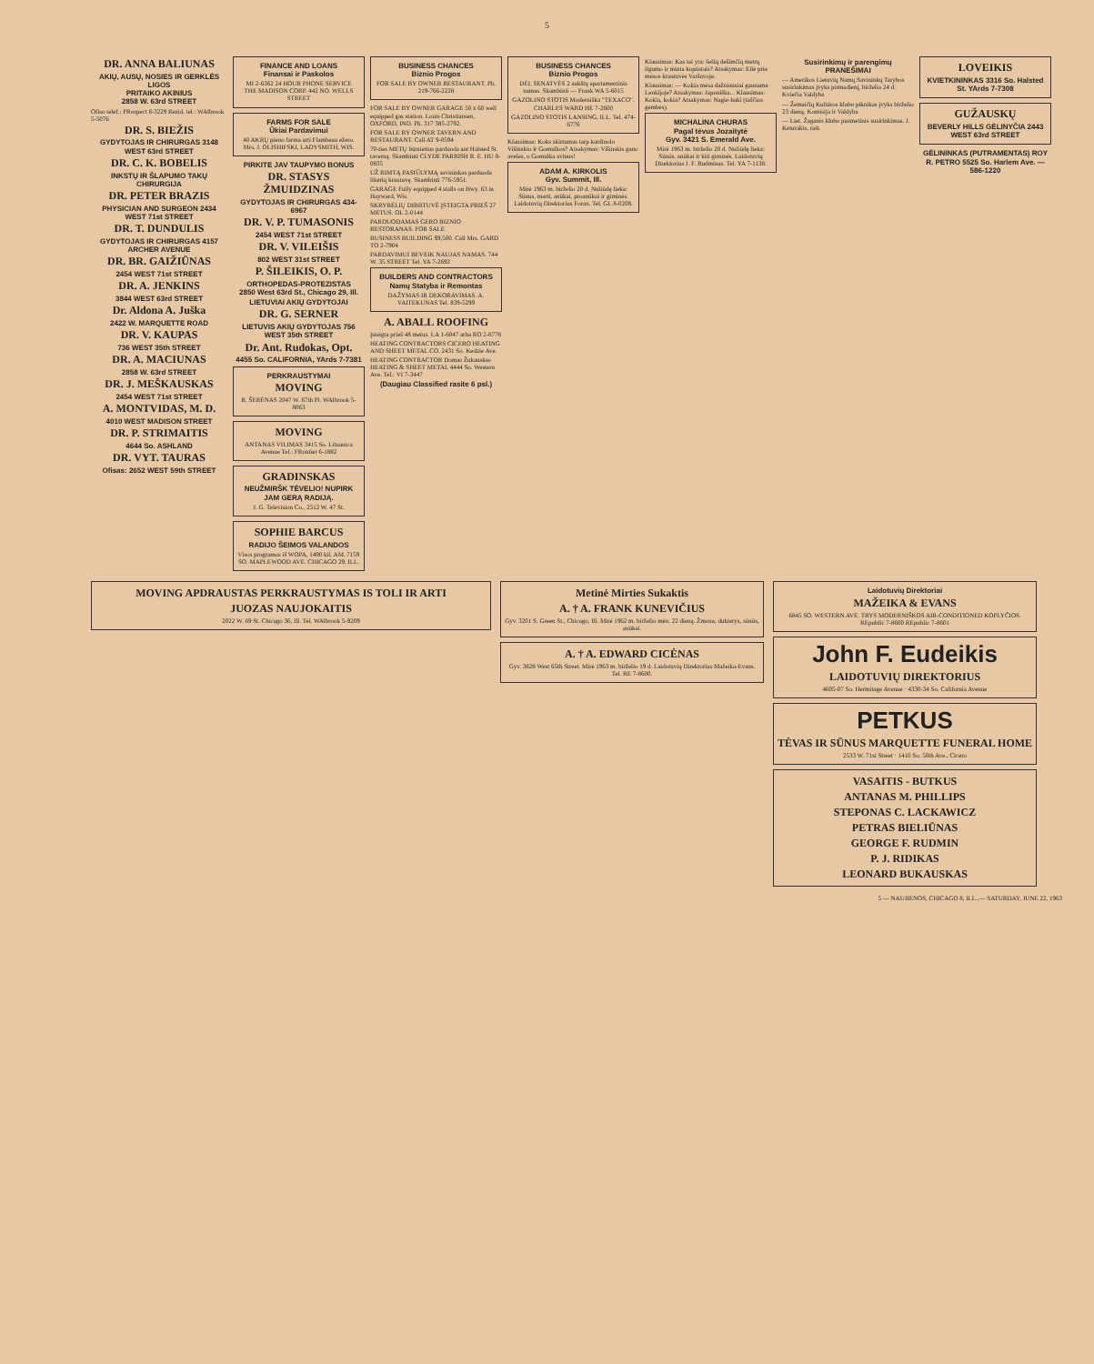5
DR. ANNA BALIUNAS
AKIŲ, AUSŲ, NOSIES IR GERKLĖS LIGOS
PRITAIKO AKINIUS
2858 W. 63rd STREET
Ofiso telef.: PRospect 8-3229 Rezid. tel.: WAlbrook 5-5076
DR. S. BIEŽIS
GYDYTOJAS IR CHIRURGAS 3148 WEST 63rd STREET
DR. C. K. BOBELIS
INKSTŲ IR ŠLAPUMO TAKŲ CHIRURGIJA
DR. PETER BRAZIS
PHYSICIAN AND SURGEON 2434 WEST 71st STREET
DR. T. DUNDULIS
GYDYTOJAS IR CHIRURGAS 4157 ARCHER AVENUE
DR. BR. GAIŽIŪNAS
2454 WEST 71st STREET
DR. A. JENKINS
3844 WEST 63rd STREET
Dr. Aldona A. Juška
2422 W. MARQUETTE ROAD
DR. V. KAUPAS
736 WEST 35th STREET
DR. A. MACIUNAS
2858 W. 63rd STREET
DR. J. MEŠKAUSKAS
2454 WEST 71st STREET
A. MONTVIDAS, M. D.
4010 WEST MADISON STREET
DR. P. STRIMAITIS
4644 So. ASHLAND
DR. VYT. TAURAS
Ofisas: 2652 WEST 59th STREET
FINANCE AND LOANS
Finansai ir Paskolos
MI 2-6362 24 HOUR PHONE SERVICE
THE MADISON CORP. 442 NO. WELLS STREET
FARMS FOR SALE
Ūkiai Pardavimui
40 AKRŲ pieno farma arti Flambeau ežero. Mrs. J. OLISHIFSKI, LADYSMITH, WIS.
PIRKITE JAV TAUPYMO BONUS
DR. STASYS ŽMUIDZINAS
GYDYTOJAS IR CHIRURGAS 434-6967
DR. V. P. TUMASONIS
2454 WEST 71st STREET
DR. V. VILEIŠIS
802 WEST 31st STREET
P. ŠILEIKIS, O. P.
ORTHOPEDAS-PROTEZISTAS
2850 West 63rd St., Chicago 29, Ill.
LIETUVIAI AKIŲ GYDYTOJAI
DR. G. SERNER
LIETUVIS AKIŲ GYDYTOJAS 756 WEST 35th STREET
Dr. Ant. Rudokas, Opt.
4455 So. CALIFORNIA, YArds 7-7381
PERKRAUSTYMAI
MOVING
R. ŠERĖNAS 2047 W. 67th Pl. WAlbrook 5-8063
MOVING
ANTANAS VILIMAS 3415 So. Lituanica Avenue Tel.: FRontier 6-1882
GRADINSKAS
NEUŽMIRŠK TĖVELIO! NUPIRK JAM GERĄ RADIJĄ.
J. G. Television Co., 2512 W. 47 St.
SOPHIE BARCUS
RADIJO ŠEIMOS VALANDOS
Visos programos iš WOPA, 1490 kil. AM. 7159 SO. MAPLEWOOD AVE. CHICAGO 29, ILL.
BUSINESS CHANCES
Biznio Progos
FOR SALE BY OWNER RESTAURANT. Ph. 219-766-2228
FOR SALE BY OWNER GARAGE 50 x 60 well equipped gas station. Louis Christiansen, OXFORD, IND. Ph. 317 385-2792.
FOR SALE BY OWNER TAVERN AND RESTAURANT. Call AT 9-0594
70-ties METŲ biznierius parduoda ant Halsted St. taverną. Skambinti CLYDE PARRISH R. E. HU 8-0835
UŽ RIMTĄ PASIŪLYMĄ savininkas parduoda likerių krautuvę. Skambinti 776-5951.
GARAGE Fully equipped 4 stalls on Hwy. 63 in Hayward, Wis.
SKRYBĖLIŲ DIRBTUVĖ ĮSTEIGTA PRIEŠ 27 METUS. OL 2-0144
PARDUODAMAS GERO BIZNIO RESTORANAS. FOR SALE
BUSINESS BUILDING $9,500. Call Mrs. GARD TO 2-7904
PARDAVIMUI BEVEIK NAUJAS NAMAS. 744 W. 35 STREET Tel. YA 7-2692
BUILDERS AND CONTRACTORS
Namų Statyba ir Remontas
DAŽYMAS IR DEKORAVIMAS. A. VAITEKUNAS Tel. 839-5299
A. ABALL ROOFING
Įsteigta prieš 48 metus. LA 1-6047 arba RO 2-8778
HEATING CONTRACTORS CICERO HEATING AND SHEET METAL CO. 2431 So. Kedzie Ave.
HEATING CONTRACTOR Domas Žukauskas HEATING & SHEET METAL 4444 So. Western Ave. Tel.: VI 7-3447
(Daugiau Classified rasite 6 psl.)
BUSINESS CHANCES
Biznio Progos
DĖL SENATVĖS 2 aukštų apartamentinis namas. Skambinti — Frank WA 5-6015
GAZOLINO STOTIS Moderniška "TEXACO". CHARLES WARD HE 7-2600
GAZOLINO STOTIS LANSING, ILL. Tel. 474-6776
Klausimas: Koks skirtumas tarp kardinolo Višinskio ir Gomulkos? Atsakymas: Višinskis gano aveles, o Gomulka avinus!
ADAM A. KIRKOLIS
Gyv. Summit, Ill.
Mirė 1963 m. birželio 20 d. Nuliūdę lieka: Sūnus, marti, anūkai, proanūkai ir giminės. Laidotuvių Direktorius Foran. Tel. GL 8-0208.
Klausimas: Kas tai yra: šešių dešimčių metrų ilgumo ir minta kopūstais? Atsakymas: Eilė prie mėsos krautuvės Varšuvoje.
Klausimas: — Kokia mėsa dažniausiai gaunama Lenkijoje? Atsakymas: Japoniška... Klausimas: Kokia, kokia? Atsakymas: Nagie-haki (tuščios gembės).
MICHALINA CHURAS
Pagal tėvus Jozaitytė
Gyv. 3421 S. Emerald Ave.
Mirė 1963 m. birželio 20 d. Nuliūdę lieka: Sūnūs, anūkai ir kiti giminės. Laidotuvių Direktorius J. F. Rudminas. Tel. YA 7-1138.
Susirinkimų ir parengimų PRANEŠIMAI
— Amerikos Lietuvių Namų Savininkų Tarybos susirinkimas įvyks pirmadienį, birželio 24 d. Kviečia Valdyba
— Žemaičių Kultūros klubo piknikas įvyks birželio 23 dieną. Komisija ir Valdyba
— Liet. Žagarės klubo pusmetinis susirinkimas. J. Keturakis, rašt.
LOVEIKIS
KVIETKININKAS 3316 So. Halsted St. YArds 7-7308
GUŽAUSKŲ
BEVERLY HILLS GĖLINYČIA 2443 WEST 63rd STREET
GĖLININKAS (PUTRAMENTAS) ROY R. PETRO 5525 So. Harlem Ave. — 586-1220
MOVING APDRAUSTAS PERKRAUSTYMAS IS TOLI IR ARTI
JUOZAS NAUJOKAITIS
2022 W. 69 St. Chicago 36, Ill. Tel. WAlbrook 5-9209
Metinė Mirties Sukaktis
A. † A. FRANK KUNEVIČIUS
Gyv. 3201 S. Green St., Chicago, Ill. Mirė 1962 m. birželio mėn. 22 dieną. Žmona, dukterys, sūnūs, anūkai.
A. † A. EDWARD CICĖNAS
Gyv. 3828 West 65th Street. Mirė 1963 m. birželio 19 d. Laidotuvių Direktorius Mažeika-Evans. Tel. RE 7-8600.
Laidotuvių Direktoriai
MAŽEIKA & EVANS
6845 SO. WESTERN AVE. TRYS MODERNIŠKOS AIR-CONDITIONED KOPLYČIOS. REpublic 7-8600 REpublic 7-8601
John F. Eudeikis
LAIDOTUVIŲ DIREKTORIUS
4605-07 So. Hermitage Avenue · 4330-34 So. California Avenue
PETKUS
TĖVAS IR SŪNUS MARQUETTE FUNERAL HOME
2533 W. 71st Street · 1410 So. 50th Ave., Cicero
VASAITIS - BUTKUS
ANTANAS M. PHILLIPS
STEPONAS C. LACKAWICZ
PETRAS BIELIŪNAS
GEORGE F. RUDMIN
P. J. RIDIKAS
LEONARD BUKAUSKAS
5 — NAUJIENOS, CHICAGO 8, ILL.,— SATURDAY, JUNE 22, 1963